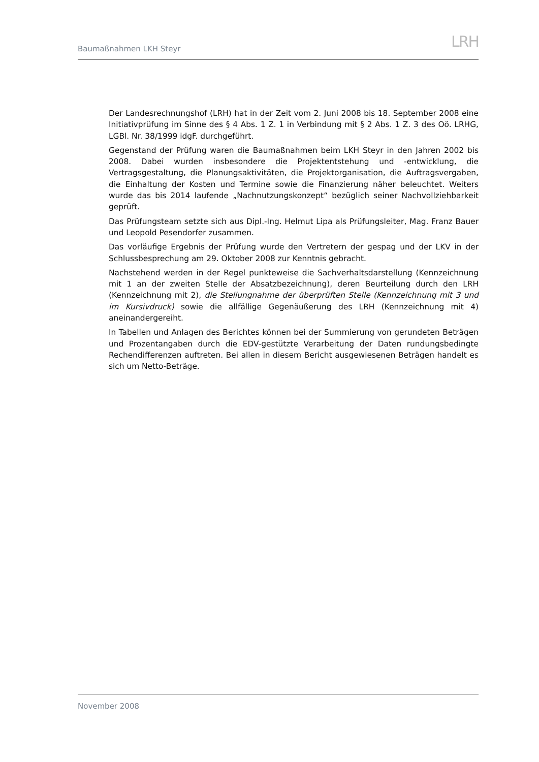Baumaßnahmen LKH Steyr LRH
Der Landesrechnungshof (LRH) hat in der Zeit vom 2. Juni 2008 bis 18. September 2008 eine Initiativprüfung im Sinne des § 4 Abs. 1 Z. 1 in Verbindung mit § 2 Abs. 1 Z. 3 des Oö. LRHG, LGBl. Nr. 38/1999 idgF. durchgeführt.
Gegenstand der Prüfung waren die Baumaßnahmen beim LKH Steyr in den Jahren 2002 bis 2008. Dabei wurden insbesondere die Projektentstehung und -entwicklung, die Vertragsgestaltung, die Planungsaktivitäten, die Projektorganisation, die Auftragsvergaben, die Einhaltung der Kosten und Termine sowie die Finanzierung näher beleuchtet. Weiters wurde das bis 2014 laufende „Nachnutzungskonzept“ bezüglich seiner Nachvollziehbarkeit geprüft.
Das Prüfungsteam setzte sich aus Dipl.-Ing. Helmut Lipa als Prüfungsleiter, Mag. Franz Bauer und Leopold Pesendorfer zusammen.
Das vorläufige Ergebnis der Prüfung wurde den Vertretern der gespag und der LKV in der Schlussbesprechung am 29. Oktober 2008 zur Kenntnis gebracht.
Nachstehend werden in der Regel punkteweise die Sachverhaltsdarstellung (Kennzeichnung mit 1 an der zweiten Stelle der Absatzbezeichnung), deren Beurteilung durch den LRH (Kennzeichnung mit 2), die Stellungnahme der überprüften Stelle (Kennzeichnung mit 3 und im Kursivdruck) sowie die allfällige Gegenäußerung des LRH (Kennzeichnung mit 4) aneinandergereiht.
In Tabellen und Anlagen des Berichtes können bei der Summierung von gerundeten Beträgen und Prozentangaben durch die EDV-gestützte Verarbeitung der Daten rundungsbedingte Rechendifferenzen auftreten. Bei allen in diesem Bericht ausgewiesenen Beträgen handelt es sich um Netto-Beträge.
November 2008